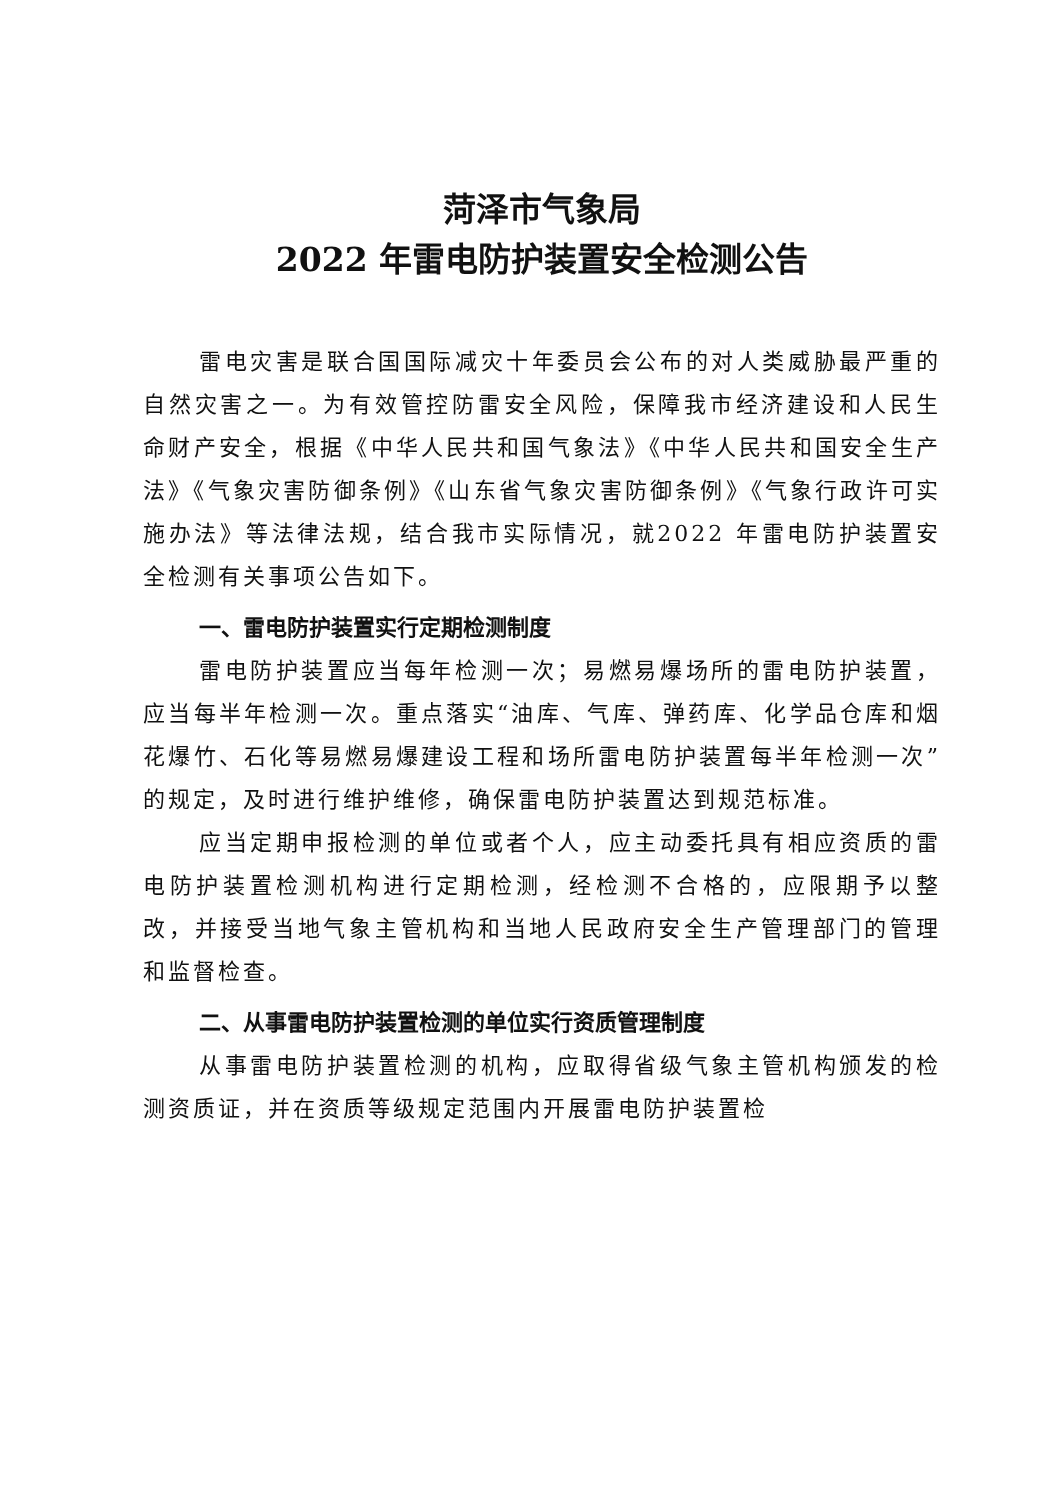菏泽市气象局
2022 年雷电防护装置安全检测公告
雷电灾害是联合国国际减灾十年委员会公布的对人类威胁最严重的自然灾害之一。为有效管控防雷安全风险，保障我市经济建设和人民生命财产安全，根据《中华人民共和国气象法》《中华人民共和国安全生产法》《气象灾害防御条例》《山东省气象灾害防御条例》《气象行政许可实施办法》等法律法规，结合我市实际情况，就2022 年雷电防护装置安全检测有关事项公告如下。
一、雷电防护装置实行定期检测制度
雷电防护装置应当每年检测一次；易燃易爆场所的雷电防护装置，应当每半年检测一次。重点落实“油库、气库、弹药库、化学品仓库和烟花爆竹、石化等易燃易爆建设工程和场所雷电防护装置每半年检测一次”的规定，及时进行维护维修，确保雷电防护装置达到规范标准。
应当定期申报检测的单位或者个人，应主动委托具有相应资质的雷电防护装置检测机构进行定期检测，经检测不合格的，应限期予以整改，并接受当地气象主管机构和当地人民政府安全生产管理部门的管理和监督检查。
二、从事雷电防护装置检测的单位实行资质管理制度
从事雷电防护装置检测的机构，应取得省级气象主管机构颁发的检测资质证，并在资质等级规定范围内开展雷电防护装置检